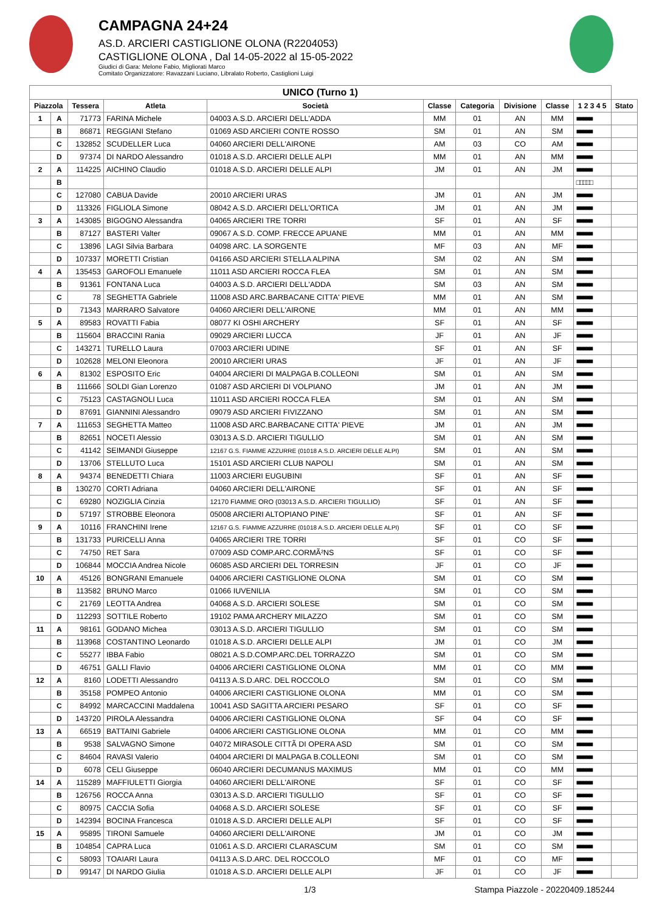CAMPAGNA 24+24
AS.D. ARCIERI CASTIGLIONE OLONA (R2204053)
CASTIGLIONE OLONA , Dal 14-05-2022 al 15-05-2022
Giudici di Gara: Melone Fabio, Migliorati Marco
Comitato Organizzatore: Ravazzani Luciano, Libralato Roberto, Castiglioni Luigi
| UNICO (Turno 1) | | | | | | | | | | |
| --- | --- | --- | --- | --- | --- | --- | --- | --- | --- | --- |
| Piazzola | | Tessera | Atleta | Società | Classe | Categoria | Divisione | Classe | 1 2 3 4 5 | Stato |
| 1 | A | 71773 | FARINA Michele | 04003 A.S.D. ARCIERI DELL'ADDA | MM | 01 | AN | MM | ■■■■■ | |
| | B | 86871 | REGGIANI Stefano | 01069 ASD ARCIERI CONTE ROSSO | SM | 01 | AN | SM | ■■■■■ | |
| | C | 132852 | SCUDELLER Luca | 04060 ARCIERI DELL'AIRONE | AM | 03 | CO | AM | ■■■■■ | |
| | D | 97374 | DI NARDO Alessandro | 01018 A.S.D. ARCIERI DELLE ALPI | MM | 01 | AN | MM | ■■■■■ | |
| 2 | A | 114225 | AICHINO Claudio | 01018 A.S.D. ARCIERI DELLE ALPI | JM | 01 | AN | JM | ■■■■■ | |
| | B | | | | | | | | □□□□□ | |
| | C | 127080 | CABUA Davide | 20010 ARCIERI URAS | JM | 01 | AN | JM | ■■■■■ | |
| | D | 113326 | FIGLIOLA Simone | 08042 A.S.D. ARCIERI DELL'ORTICA | JM | 01 | AN | JM | ■■■■■ | |
| 3 | A | 143085 | BIGOGNO Alessandra | 04065 ARCIERI TRE TORRI | SF | 01 | AN | SF | ■■■■■ | |
| | B | 87127 | BASTERI Valter | 09067 A.S.D. COMP. FRECCE APUANE | MM | 01 | AN | MM | ■■■■■ | |
| | C | 13896 | LAGI Silvia Barbara | 04098 ARC. LA SORGENTE | MF | 03 | AN | MF | ■■■■■ | |
| | D | 107337 | MORETTI Cristian | 04166 ASD ARCIERI STELLA ALPINA | SM | 02 | AN | SM | ■■■■■ | |
| 4 | A | 135453 | GAROFOLI Emanuele | 11011 ASD ARCIERI ROCCA FLEA | SM | 01 | AN | SM | ■■■■■ | |
| | B | 91361 | FONTANA Luca | 04003 A.S.D. ARCIERI DELL'ADDA | SM | 03 | AN | SM | ■■■■■ | |
| | C | 78 | SEGHETTA Gabriele | 11008 ASD ARC.BARBACANE CITTA' PIEVE | MM | 01 | AN | SM | ■■■■■ | |
| | D | 71343 | MARRARO Salvatore | 04060 ARCIERI DELL'AIRONE | MM | 01 | AN | MM | ■■■■■ | |
| 5 | A | 89583 | ROVATTI Fabia | 08077 KI OSHI ARCHERY | SF | 01 | AN | SF | ■■■■■ | |
| | B | 115604 | BRACCINI Rania | 09029 ARCIERI LUCCA | JF | 01 | AN | JF | ■■■■■ | |
| | C | 143271 | TURELLO Laura | 07003 ARCIERI UDINE | SF | 01 | AN | SF | ■■■■■ | |
| | D | 102628 | MELONI Eleonora | 20010 ARCIERI URAS | JF | 01 | AN | JF | ■■■■■ | |
| 6 | A | 81302 | ESPOSITO Eric | 04004 ARCIERI DI MALPAGA B.COLLEONI | SM | 01 | AN | SM | ■■■■■ | |
| | B | 111666 | SOLDI Gian Lorenzo | 01087 ASD ARCIERI DI VOLPIANO | JM | 01 | AN | JM | ■■■■■ | |
| | C | 75123 | CASTAGNOLI Luca | 11011 ASD ARCIERI ROCCA FLEA | SM | 01 | AN | SM | ■■■■■ | |
| | D | 87691 | GIANNINI Alessandro | 09079 ASD ARCIERI FIVIZZANO | SM | 01 | AN | SM | ■■■■■ | |
| 7 | A | 111653 | SEGHETTA Matteo | 11008 ASD ARC.BARBACANE CITTA' PIEVE | JM | 01 | AN | JM | ■■■■■ | |
| | B | 82651 | NOCETI Alessio | 03013 A.S.D. ARCIERI TIGULLIO | SM | 01 | AN | SM | ■■■■■ | |
| | C | 41142 | SEIMANDI Giuseppe | 12167 G.S. FIAMME AZZURRE (01018 A.S.D. ARCIERI DELLE ALPI) | SM | 01 | AN | SM | ■■■■■ | |
| | D | 13706 | STELLUTO Luca | 15101 ASD ARCIERI CLUB NAPOLI | SM | 01 | AN | SM | ■■■■■ | |
| 8 | A | 94374 | BENEDETTI Chiara | 11003 ARCIERI EUGUBINI | SF | 01 | AN | SF | ■■■■■ | |
| | B | 130270 | CORTI Adriana | 04060 ARCIERI DELL'AIRONE | SF | 01 | AN | SF | ■■■■■ | |
| | C | 69280 | NOZIGLIA Cinzia | 12170 FIAMME ORO (03013 A.S.D. ARCIERI TIGULLIO) | SF | 01 | AN | SF | ■■■■■ | |
| | D | 57197 | STROBBE Eleonora | 05008 ARCIERI ALTOPIANO PINE' | SF | 01 | AN | SF | ■■■■■ | |
| 9 | A | 10116 | FRANCHINI Irene | 12167 G.S. FIAMME AZZURRE (01018 A.S.D. ARCIERI DELLE ALPI) | SF | 01 | CO | SF | ■■■■■ | |
| | B | 131733 | PURICELLI Anna | 04065 ARCIERI TRE TORRI | SF | 01 | CO | SF | ■■■■■ | |
| | C | 74750 | RET Sara | 07009 ASD COMP.ARC.CORMÃ²NS | SF | 01 | CO | SF | ■■■■■ | |
| | D | 106844 | MOCCIA Andrea Nicole | 06085 ASD ARCIERI DEL TORRESIN | JF | 01 | CO | JF | ■■■■■ | |
| 10 | A | 45126 | BONGRANI Emanuele | 04006 ARCIERI CASTIGLIONE OLONA | SM | 01 | CO | SM | ■■■■■ | |
| | B | 113582 | BRUNO Marco | 01066 IUVENILIA | SM | 01 | CO | SM | ■■■■■ | |
| | C | 21769 | LEOTTA Andrea | 04068 A.S.D. ARCIERI SOLESE | SM | 01 | CO | SM | ■■■■■ | |
| | D | 112293 | SOTTILE Roberto | 19102 PAMA ARCHERY MILAZZO | SM | 01 | CO | SM | ■■■■■ | |
| 11 | A | 98161 | GODANO Michea | 03013 A.S.D. ARCIERI TIGULLIO | SM | 01 | CO | SM | ■■■■■ | |
| | B | 113968 | COSTANTINO Leonardo | 01018 A.S.D. ARCIERI DELLE ALPI | JM | 01 | CO | JM | ■■■■■ | |
| | C | 55277 | IBBA Fabio | 08021 A.S.D.COMP.ARC.DEL TORRAZZO | SM | 01 | CO | SM | ■■■■■ | |
| | D | 46751 | GALLI Flavio | 04006 ARCIERI CASTIGLIONE OLONA | MM | 01 | CO | MM | ■■■■■ | |
| 12 | A | 8160 | LODETTI Alessandro | 04113 A.S.D.ARC. DEL ROCCOLO | SM | 01 | CO | SM | ■■■■■ | |
| | B | 35158 | POMPEO Antonio | 04006 ARCIERI CASTIGLIONE OLONA | MM | 01 | CO | SM | ■■■■■ | |
| | C | 84992 | MARCACCINI Maddalena | 10041 ASD SAGITTA ARCIERI PESARO | SF | 01 | CO | SF | ■■■■■ | |
| | D | 143720 | PIROLA Alessandra | 04006 ARCIERI CASTIGLIONE OLONA | SF | 04 | CO | SF | ■■■■■ | |
| 13 | A | 66519 | BATTAINI Gabriele | 04006 ARCIERI CASTIGLIONE OLONA | MM | 01 | CO | MM | ■■■■■ | |
| | B | 9538 | SALVAGNO Simone | 04072 MIRASOLE CITTÃ DI OPERA ASD | SM | 01 | CO | SM | ■■■■■ | |
| | C | 84604 | RAVASI Valerio | 04004 ARCIERI DI MALPAGA B.COLLEONI | SM | 01 | CO | SM | ■■■■■ | |
| | D | 6078 | CELI Giuseppe | 06040 ARCIERI DECUMANUS MAXIMUS | MM | 01 | CO | MM | ■■■■■ | |
| 14 | A | 115289 | MAFFIULETTI Giorgia | 04060 ARCIERI DELL'AIRONE | SF | 01 | CO | SF | ■■■■■ | |
| | B | 126756 | ROCCA Anna | 03013 A.S.D. ARCIERI TIGULLIO | SF | 01 | CO | SF | ■■■■■ | |
| | C | 80975 | CACCIA Sofia | 04068 A.S.D. ARCIERI SOLESE | SF | 01 | CO | SF | ■■■■■ | |
| | D | 142394 | BOCINA Francesca | 01018 A.S.D. ARCIERI DELLE ALPI | SF | 01 | CO | SF | ■■■■■ | |
| 15 | A | 95895 | TIRONI Samuele | 04060 ARCIERI DELL'AIRONE | JM | 01 | CO | JM | ■■■■■ | |
| | B | 104854 | CAPRA Luca | 01061 A.S.D. ARCIERI CLARASCUM | SM | 01 | CO | SM | ■■■■■ | |
| | C | 58093 | TOAIARI Laura | 04113 A.S.D.ARC. DEL ROCCOLO | MF | 01 | CO | MF | ■■■■■ | |
| | D | 99147 | DI NARDO Giulia | 01018 A.S.D. ARCIERI DELLE ALPI | JF | 01 | CO | JF | ■■■■■ | |
1/3 Stampa Piazzole - 20220409.185244